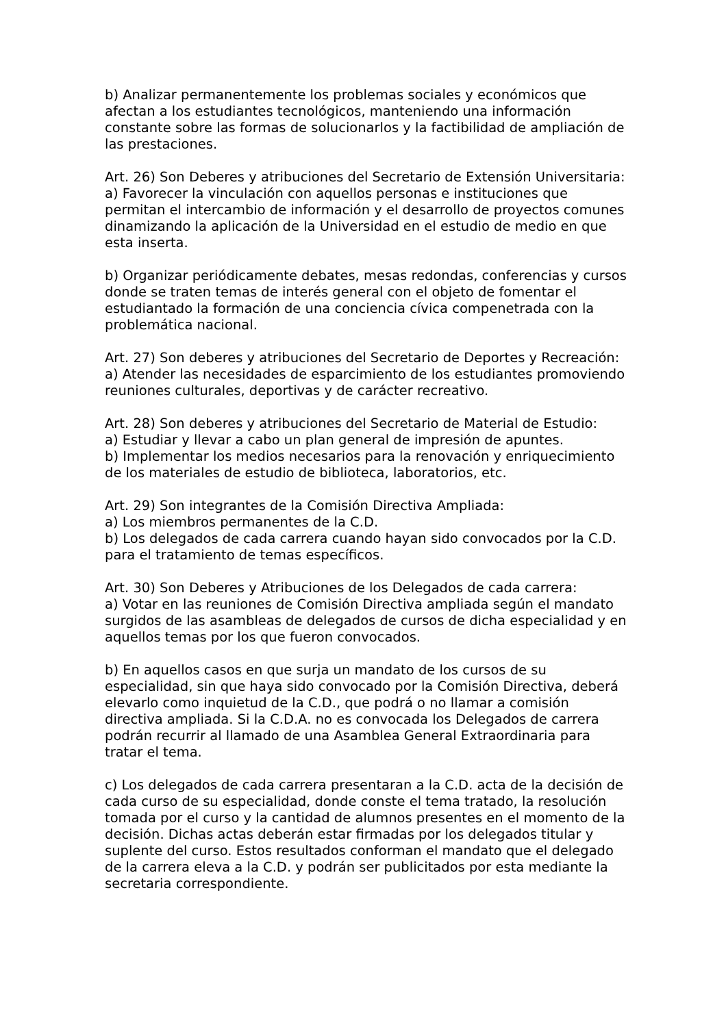b) Analizar permanentemente los problemas sociales y económicos que afectan a los estudiantes tecnológicos, manteniendo una información constante sobre las formas de solucionarlos y la factibilidad de ampliación de las prestaciones.
Art. 26) Son Deberes y atribuciones del Secretario de Extensión Universitaria:
a) Favorecer la vinculación con aquellos personas e instituciones que permitan el intercambio de información y el desarrollo de proyectos comunes dinamizando la aplicación de la Universidad en el estudio de medio en que esta inserta.
b) Organizar periódicamente debates, mesas redondas, conferencias y cursos donde se traten temas de interés general con el objeto de fomentar el estudiantado la formación de una conciencia cívica compenetrada con la problemática nacional.
Art. 27) Son deberes y atribuciones del Secretario de Deportes y Recreación:
a) Atender las necesidades de esparcimiento de los estudiantes promoviendo reuniones culturales, deportivas y de carácter recreativo.
Art. 28) Son deberes y atribuciones del Secretario de Material de Estudio:
a) Estudiar y llevar a cabo un plan general de impresión de apuntes.
b) Implementar los medios necesarios para la renovación y enriquecimiento de los materiales de estudio de biblioteca, laboratorios, etc.
Art. 29) Son integrantes de la Comisión Directiva Ampliada:
a) Los miembros permanentes de la C.D.
b) Los delegados de cada carrera cuando hayan sido convocados por la C.D. para el tratamiento de temas específicos.
Art. 30) Son Deberes y Atribuciones de los Delegados de cada carrera:
a) Votar en las reuniones de Comisión Directiva ampliada según el mandato surgidos de las asambleas de delegados de cursos de dicha especialidad y en aquellos temas por los que fueron convocados.
b) En aquellos casos en que surja un mandato de los cursos de su especialidad, sin que haya sido convocado por la Comisión Directiva, deberá elevarlo como inquietud de la C.D., que podrá o no llamar a comisión directiva ampliada. Si la C.D.A. no es convocada los Delegados de carrera podrán recurrir al llamado de una Asamblea General Extraordinaria para tratar el tema.
c) Los delegados de cada carrera presentaran a la C.D. acta de la decisión de cada curso de su especialidad, donde conste el tema tratado, la resolución tomada por el curso y la cantidad de alumnos presentes en el momento de la decisión. Dichas actas deberán estar firmadas por los delegados titular y suplente del curso. Estos resultados conforman el mandato que el delegado de la carrera eleva a la C.D. y podrán ser publicitados por esta mediante la secretaria correspondiente.